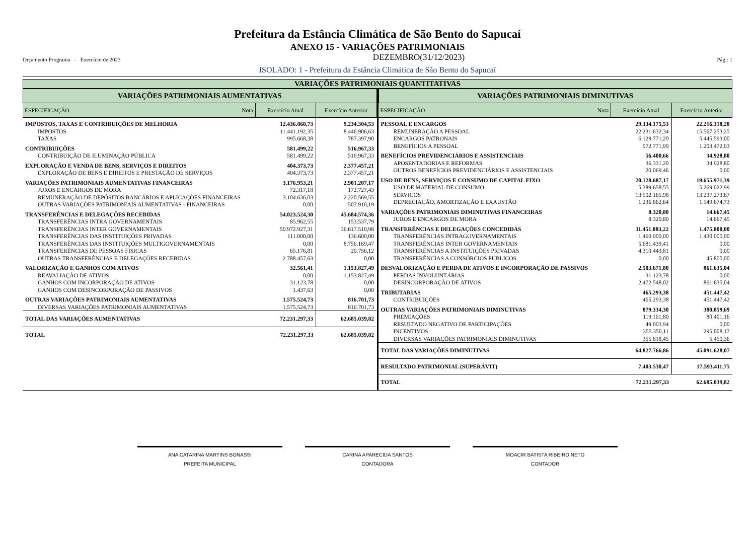Prefeitura da Estância Climática de São Bento do Sapucaí
ANEXO 15 - VARIAÇÕES PATRIMONIAIS
Orçamento Programa - Exercício de 2023 DEZEMBRO(31/12/2023) Pág.: 1
ISOLADO: 1 - Prefeitura da Estância Climática de São Bento do Sapucaí
VARIAÇÕES PATRIMONIAIS QUANTITATIVAS
VARIAÇÕES PATRIMONIAIS AUMENTATIVAS
| ESPECIFICAÇÃO Nota | Exercício Atual | Exercício Anterior |
| --- | --- | --- |
| IMPOSTOS, TAXAS E CONTRIBUIÇÕES DE MELHORIA | 12.436.860,73 | 9.234.304,53 |
| IMPOSTOS | 11.441.192,35 | 8.446.906,63 |
| TAXAS | 995.668,38 | 787.397,90 |
| CONTRIBUIÇÕES | 581.499,22 | 516.967,33 |
| CONTRIBUIÇÃO DE ILUMINAÇÃO PÚBLICA | 581.499,22 | 516.967,33 |
| EXPLORAÇÃO E VENDA DE BENS, SERVIÇOS E DIREITOS | 404.373,73 | 2.377.457,21 |
| EXPLORAÇÃO DE BENS E DIREITOS E PRESTAÇÃO DE SERVIÇOS | 404.373,73 | 2.377.457,21 |
| VARIAÇÕES PATRIMONIAIS AUMENTATIVAS FINANCEIRAS | 3.176.953,21 | 2.901.207,17 |
| JUROS E ENCARGOS DE MORA | 72.317,18 | 172.727,43 |
| REMUNERAÇÃO DE DEPÓSITOS BANCÁRIOS E APLICAÇÕES FINANCEIRAS | 3.104.636,03 | 2.220.569,55 |
| OUTRAS VARIAÇÕES PATRIMONIAIS AUMENTATIVAS - FINANCEIRAS | 0,00 | 507.910,19 |
| TRANSFERÊNCIAS E DELEGAÇÕES RECEBIDAS | 54.023.524,30 | 45.684.574,36 |
| TRANSFERÊNCIAS INTRA GOVERNAMENTAIS | 85.962,55 | 153.537,79 |
| TRANSFERÊNCIAS INTER GOVERNAMENTAIS | 50.972.927,31 | 36.617.510,98 |
| TRANSFERÊNCIAS DAS INSTITUIÇÕES PRIVADAS | 111.000,00 | 136.600,00 |
| TRANSFERÊNCIAS DAS INSTITUIÇÕES MULTIGOVERNAMENTAIS | 0,00 | 8.756.169,47 |
| TRANSFERÊNCIAS DE PESSOAS FÍSICAS | 65.176,81 | 20.756,12 |
| OUTRAS TRANSFERÊNCIAS E DELEGAÇÕES RECEBIDAS | 2.788.457,63 | 0,00 |
| VALORIZAÇÃO E GANHOS COM ATIVOS | 32.561,41 | 1.153.827,49 |
| REAVALIAÇÃO DE ATIVOS | 0,00 | 1.153.827,49 |
| GANHOS COM INCORPORAÇÃO DE ATIVOS | 31.123,78 | 0,00 |
| GANHOS COM DESINCORPORAÇÃO DE PASSIVOS | 1.437,63 | 0,00 |
| OUTRAS VARIAÇÕES PATRIMONIAIS AUMENTATIVAS | 1.575.524,73 | 816.701,73 |
| DIVERSAS VARIAÇÕES PATRIMONIAIS AUMENTATIVAS | 1.575.524,73 | 816.701,73 |
| TOTAL DAS VARIAÇÕES AUMENTATIVAS | 72.231.297,33 | 62.685.039,82 |
| TOTAL | 72.231.297,33 | 62.685.039,82 |
VARIAÇÕES PATRIMONIAIS DIMINUTIVAS
| ESPECIFICAÇÃO Nota | Exercício Atual | Exercício Anterior |
| --- | --- | --- |
| PESSOAL E ENCARGOS | 29.334.175,53 | 22.216.318,28 |
| REMUNERAÇÃO A PESSOAL | 22.231.632,34 | 15.567.253,25 |
| ENCARGOS PATRONAIS | 6.129.771,20 | 5.445.593,00 |
| BENEFÍCIOS A PESSOAL | 972.771,99 | 1.203.472,03 |
| BENEFÍCIOS PREVIDENCIÁRIOS E ASSISTENCIAIS | 56.400,66 | 34.928,80 |
| APOSENTADORIAS E REFORMAS | 36.331,20 | 34.928,80 |
| OUTROS BENEFÍCIOS PREVIDENCIÁRIOS E ASSISTENCIAIS | 20.069,46 | 0,00 |
| USO DE BENS, SERVIÇOS E CONSUMO DE CAPITAL FIXO | 20.128.687,17 | 19.655.971,39 |
| USO DE MATERIAL DE CONSUMO | 5.389.658,55 | 5.269.022,99 |
| SERVIÇOS | 13.502.165,98 | 13.237.273,67 |
| DEPRECIAÇÃO, AMORTIZAÇÃO E EXAUSTÃO | 1.236.862,64 | 1.149.674,73 |
| VARIAÇÕES PATRIMONIAIS DIMINUTIVAS FINANCEIRAS | 8.320,80 | 14.667,45 |
| JUROS E ENCARGOS DE MORA | 8.320,80 | 14.667,45 |
| TRANSFERÊNCIAS E DELEGAÇÕES CONCEDIDAS | 11.451.883,22 | 1.475.800,00 |
| TRANSFERÊNCIAS INTRAGOVERNAMENTAIS | 1.460.000,00 | 1.430.000,00 |
| TRANSFERÊNCIAS INTER GOVERNAMENTAIS | 5.681.439,41 | 0,00 |
| TRANSFERÊNCIAS A INSTITUIÇÕES PRIVADAS | 4.310.443,81 | 0,00 |
| TRANSFERÊNCIAS A CONSÓRCIOS PÚBLICOS | 0,00 | 45.800,00 |
| DESVALORIZAÇÃO E PERDA DE ATIVOS E INCORPORAÇÃO DE PASSIVOS | 2.503.671,80 | 861.635,04 |
| PERDAS INVOLUNTÁRIAS | 31.123,78 | 0,00 |
| DESINCORPORAÇÃO DE ATIVOS | 2.472.548,02 | 861.635,04 |
| TRIBUTARIAS | 465.293,38 | 451.447,42 |
| CONTRIBUIÇÕES | 465.293,38 | 451.447,42 |
| OUTRAS VARIAÇÕES PATRIMONIAIS DIMINUTIVAS | 879.334,30 | 380.859,69 |
| PREMIAÇÕES | 119.161,80 | 80.401,16 |
| RESULTADO NEGATIVO DE PARTICIPAÇÕES | 49.003,94 | 0,00 |
| INCENTIVOS | 355.350,11 | 295.008,17 |
| DIVERSAS VARIAÇÕES PATRIMONIAIS DIMINUTIVAS | 355.818,45 | 5.450,36 |
| TOTAL DAS VARIAÇÕES DIMINUTIVAS | 64.827.766,86 | 45.091.628,07 |
| RESULTADO PATRIMONIAL (SUPERÁVIT) | 7.403.530,47 | 17.593.411,75 |
| TOTAL | 72.231.297,33 | 62.685.039,82 |
ANA CATARINA MARTINS BONASSI
PREFEITA MUNICIPAL
CARINA APARECIDA SANTOS
CONTADORA
MOACIR BATISTA RIBEIRO NETO
CONTADOR